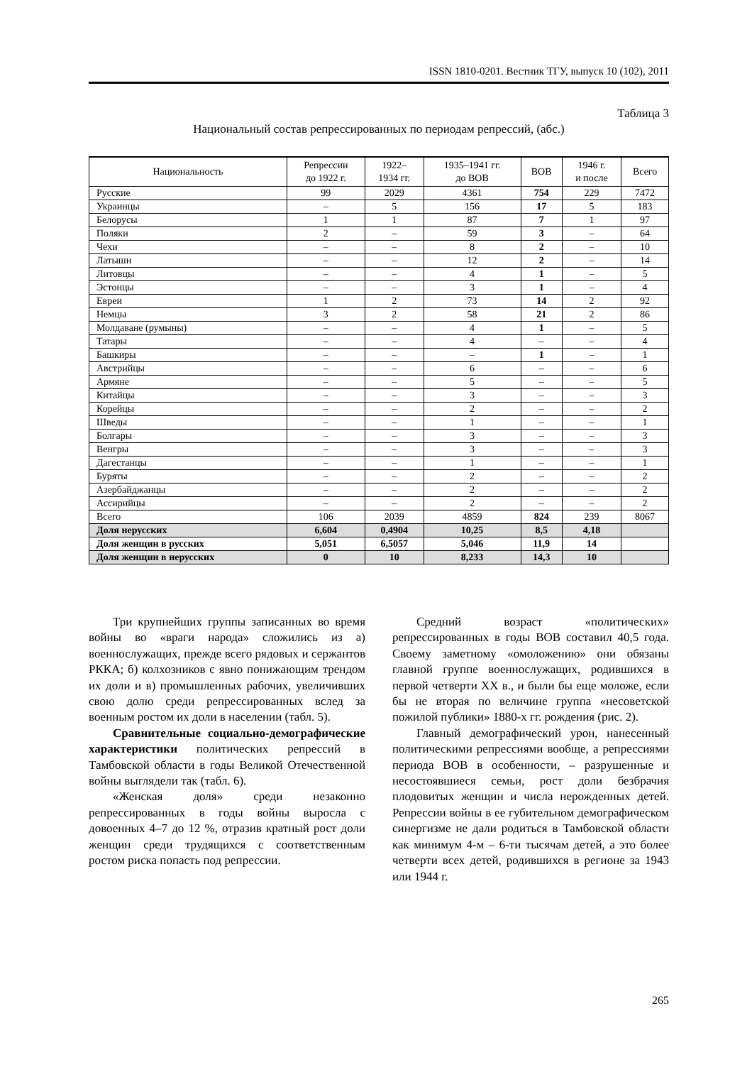ISSN 1810-0201. Вестник ТГУ, выпуск 10 (102), 2011
Таблица 3
Национальный состав репрессированных по периодам репрессий, (абс.)
| Национальность | Репрессии до 1922 г. | 1922– 1934 гг. | 1935–1941 гг. до ВОВ | ВОВ | 1946 г. и после | Всего |
| --- | --- | --- | --- | --- | --- | --- |
| Русские | 99 | 2029 | 4361 | 754 | 229 | 7472 |
| Украинцы | – | 5 | 156 | 17 | 5 | 183 |
| Белорусы | 1 | 1 | 87 | 7 | 1 | 97 |
| Поляки | 2 | – | 59 | 3 | – | 64 |
| Чехи | – | – | 8 | 2 | – | 10 |
| Латыши | – | – | 12 | 2 | – | 14 |
| Литовцы | – | – | 4 | 1 | – | 5 |
| Эстонцы | – | – | 3 | 1 | – | 4 |
| Евреи | 1 | 2 | 73 | 14 | 2 | 92 |
| Немцы | 3 | 2 | 58 | 21 | 2 | 86 |
| Молдаване (румыны) | – | – | 4 | 1 | – | 5 |
| Татары | – | – | 4 | – | – | 4 |
| Башкиры | – | – | – | 1 | – | 1 |
| Австрийцы | – | – | 6 | – | – | 6 |
| Армяне | – | – | 5 | – | – | 5 |
| Китайцы | – | – | 3 | – | – | 3 |
| Корейцы | – | – | 2 | – | – | 2 |
| Шведы | – | – | 1 | – | – | 1 |
| Болгары | – | – | 3 | – | – | 3 |
| Венгры | – | – | 3 | – | – | 3 |
| Дагестанцы | – | – | 1 | – | – | 1 |
| Буряты | – | – | 2 | – | – | 2 |
| Азербайджанцы | – | – | 2 | – | – | 2 |
| Ассирийцы | – | – | 2 | – | – | 2 |
| Всего | 106 | 2039 | 4859 | 824 | 239 | 8067 |
| Доля нерусских | 6,604 | 0,4904 | 10,25 | 8,5 | 4,18 | |
| Доля женщин в русских | 5,051 | 6,5057 | 5,046 | 11,9 | 14 | |
| Доля женщин в нерусских | 0 | 10 | 8,233 | 14,3 | 10 | |
Три крупнейших группы записанных во время войны во «враги народа» сложились из а) военнослужащих, прежде всего рядовых и сержантов РККА; б) колхозников с явно понижающим трендом их доли и в) промышленных рабочих, увеличивших свою долю среди репрессированных вслед за военным ростом их доли в населении (табл. 5).
Сравнительные социально-демографические характеристики политических репрессий в Тамбовской области в годы Великой Отечественной войны выглядели так (табл. 6).
«Женская доля» среди незаконно репрессированных в годы войны выросла с довоенных 4–7 до 12 %, отразив кратный рост доли женщин среди трудящихся с соответственным ростом риска попасть под репрессии.
Средний возраст «политических» репрессированных в годы ВОВ составил 40,5 года. Своему заметному «омоложению» они обязаны главной группе военнослужащих, родившихся в первой четверти XX в., и были бы еще моложе, если бы не вторая по величине группа «несоветской пожилой публики» 1880-х гг. рождения (рис. 2).
Главный демографический урон, нанесенный политическими репрессиями вообще, а репрессиями периода ВОВ в особенности, – разрушенные и несостоявшиеся семьи, рост доли безбрачия плодовитых женщин и числа нерожденных детей. Репрессии войны в ее губительном демографическом синергизме не дали родиться в Тамбовской области как минимум 4-м – 6-ти тысячам детей, а это более четверти всех детей, родившихся в регионе за 1943 или 1944 г.
265